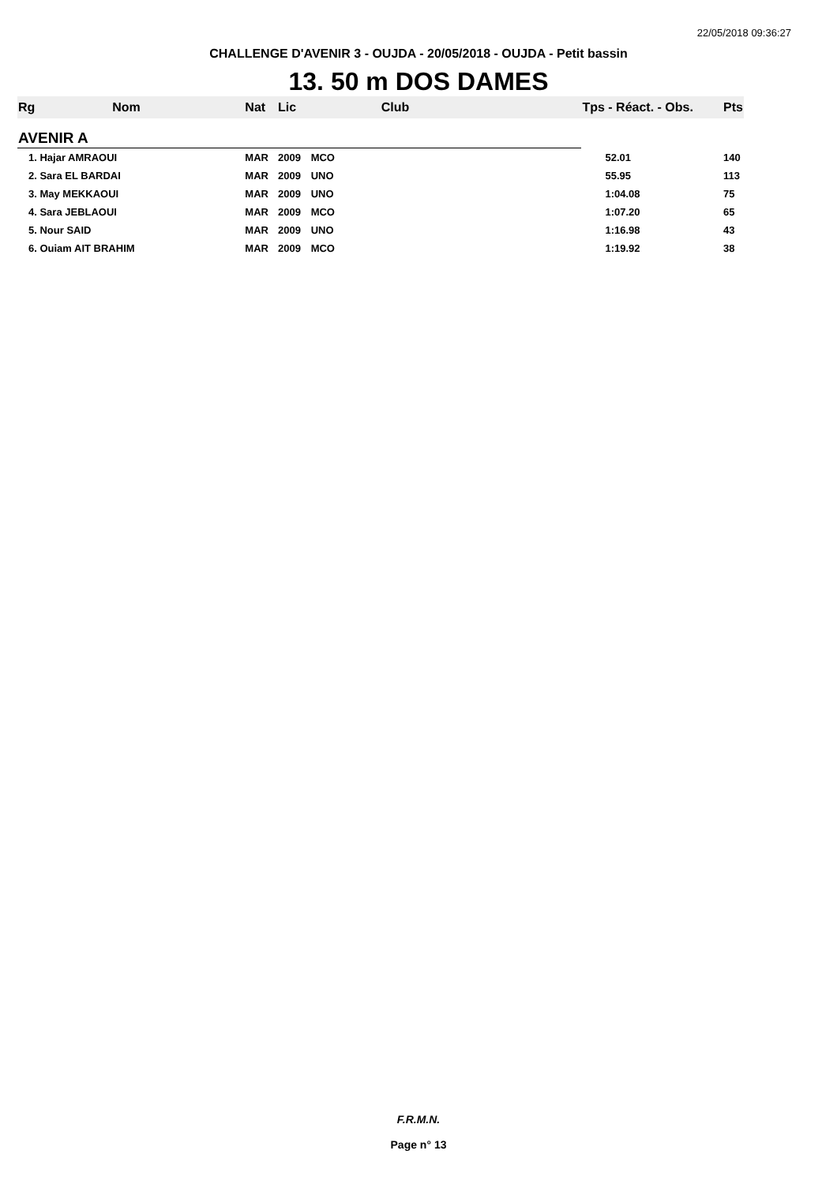22/05/2018 09:36:27
CHALLENGE D'AVENIR 3 - OUJDA - 20/05/2018 - OUJDA - Petit bassin
13. 50 m DOS DAMES
| Rg | Nom | Nat | Lic | Club | Tps - Réact. - Obs. | Pts |
| --- | --- | --- | --- | --- | --- | --- |
| AVENIR A | | | | | | |
| 1. Hajar AMRAOUI | | MAR | 2009 | MCO | 52.01 | 140 |
| 2. Sara EL BARDAI | | MAR | 2009 | UNO | 55.95 | 113 |
| 3. May MEKKAOUI | | MAR | 2009 | UNO | 1:04.08 | 75 |
| 4. Sara JEBLAOUI | | MAR | 2009 | MCO | 1:07.20 | 65 |
| 5. Nour SAID | | MAR | 2009 | UNO | 1:16.98 | 43 |
| 6. Ouiam AIT BRAHIM | | MAR | 2009 | MCO | 1:19.92 | 38 |
F.R.M.N.
Page n° 13